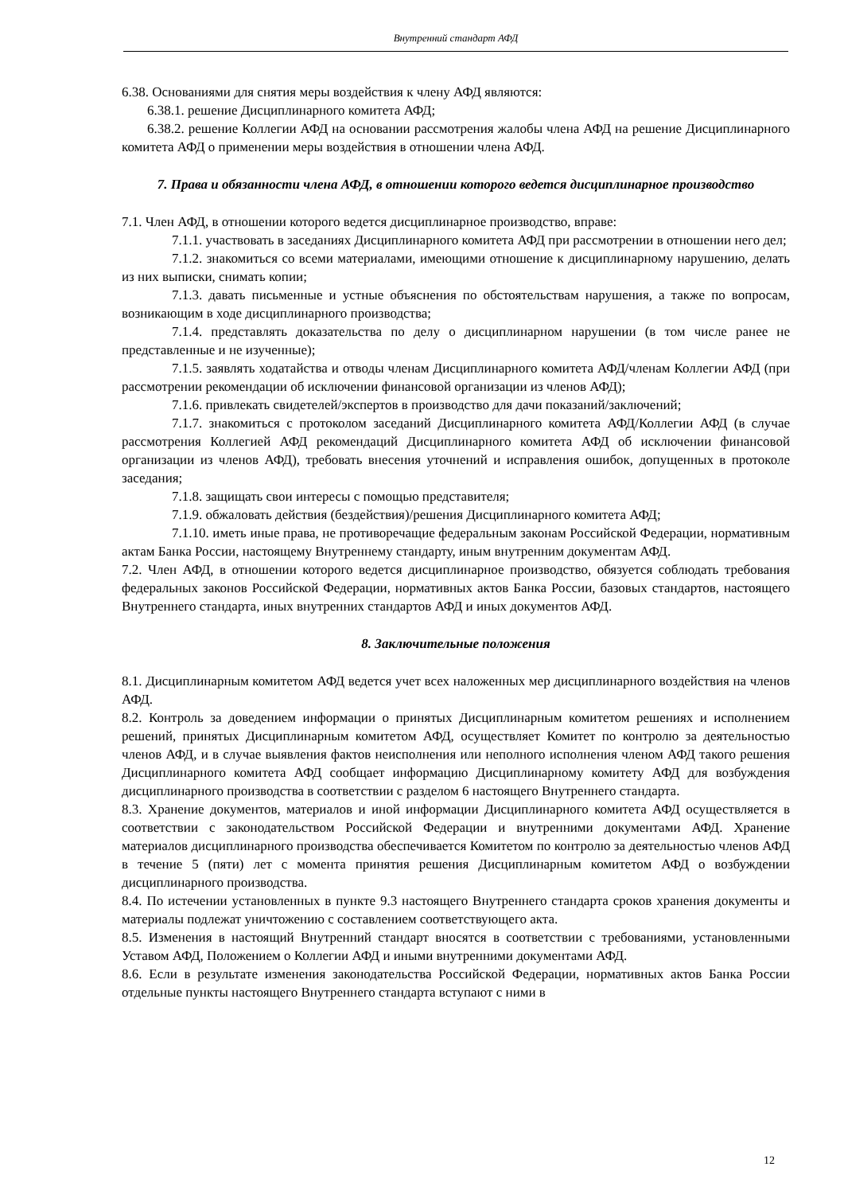Внутренний стандарт АФД
6.38. Основаниями для снятия меры воздействия к члену АФД являются:
6.38.1. решение Дисциплинарного комитета АФД;
6.38.2. решение Коллегии АФД на основании рассмотрения жалобы члена АФД на решение Дисциплинарного комитета АФД о применении меры воздействия в отношении члена АФД.
7. Права и обязанности члена АФД, в отношении которого ведется дисциплинарное производство
7.1. Член АФД, в отношении которого ведется дисциплинарное производство, вправе:
7.1.1. участвовать в заседаниях Дисциплинарного комитета АФД при рассмотрении в отношении него дел;
7.1.2. знакомиться со всеми материалами, имеющими отношение к дисциплинарному нарушению, делать из них выписки, снимать копии;
7.1.3. давать письменные и устные объяснения по обстоятельствам нарушения, а также по вопросам, возникающим в ходе дисциплинарного производства;
7.1.4. представлять доказательства по делу о дисциплинарном нарушении (в том числе ранее не представленные и не изученные);
7.1.5. заявлять ходатайства и отводы членам Дисциплинарного комитета АФД/членам Коллегии АФД (при рассмотрении рекомендации об исключении финансовой организации из членов АФД);
7.1.6. привлекать свидетелей/экспертов в производство для дачи показаний/заключений;
7.1.7. знакомиться с протоколом заседаний Дисциплинарного комитета АФД/Коллегии АФД (в случае рассмотрения Коллегией АФД рекомендаций Дисциплинарного комитета АФД об исключении финансовой организации из членов АФД), требовать внесения уточнений и исправления ошибок, допущенных в протоколе заседания;
7.1.8. защищать свои интересы с помощью представителя;
7.1.9. обжаловать действия (бездействия)/решения Дисциплинарного комитета АФД;
7.1.10. иметь иные права, не противоречащие федеральным законам Российской Федерации, нормативным актам Банка России, настоящему Внутреннему стандарту, иным внутренним документам АФД.
7.2. Член АФД, в отношении которого ведется дисциплинарное производство, обязуется соблюдать требования федеральных законов Российской Федерации, нормативных актов Банка России, базовых стандартов, настоящего Внутреннего стандарта, иных внутренних стандартов АФД и иных документов АФД.
8. Заключительные положения
8.1. Дисциплинарным комитетом АФД ведется учет всех наложенных мер дисциплинарного воздействия на членов АФД.
8.2. Контроль за доведением информации о принятых Дисциплинарным комитетом решениях и исполнением решений, принятых Дисциплинарным комитетом АФД, осуществляет Комитет по контролю за деятельностью членов АФД, и в случае выявления фактов неисполнения или неполного исполнения членом АФД такого решения Дисциплинарного комитета АФД сообщает информацию Дисциплинарному комитету АФД для возбуждения дисциплинарного производства в соответствии с разделом 6 настоящего Внутреннего стандарта.
8.3. Хранение документов, материалов и иной информации Дисциплинарного комитета АФД осуществляется в соответствии с законодательством Российской Федерации и внутренними документами АФД. Хранение материалов дисциплинарного производства обеспечивается Комитетом по контролю за деятельностью членов АФД в течение 5 (пяти) лет с момента принятия решения Дисциплинарным комитетом АФД о возбуждении дисциплинарного производства.
8.4. По истечении установленных в пункте 9.3 настоящего Внутреннего стандарта сроков хранения документы и материалы подлежат уничтожению с составлением соответствующего акта.
8.5. Изменения в настоящий Внутренний стандарт вносятся в соответствии с требованиями, установленными Уставом АФД, Положением о Коллегии АФД и иными внутренними документами АФД.
8.6. Если в результате изменения законодательства Российской Федерации, нормативных актов Банка России отдельные пункты настоящего Внутреннего стандарта вступают с ними в
12